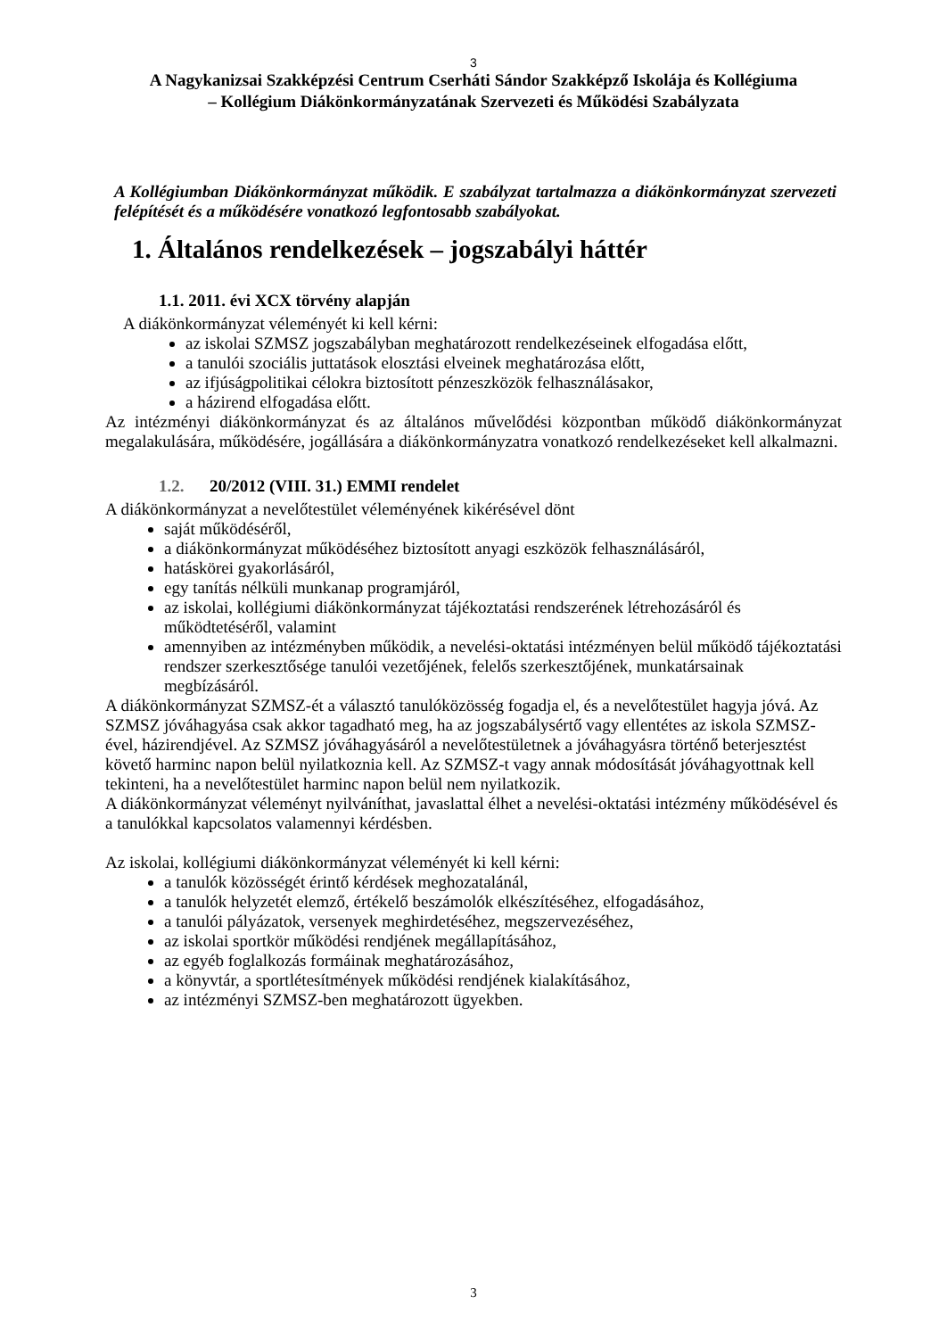3
A Nagykanizsai Szakképzési Centrum Cserháti Sándor Szakképző Iskolája és Kollégiuma
– Kollégium Diákönkormányzatának Szervezeti és Működési Szabályzata
A Kollégiumban Diákönkormányzat működik. E szabályzat tartalmazza a diákönkormányzat szervezeti felépítését és a működésére vonatkozó legfontosabb szabályokat.
1. Általános rendelkezések – jogszabályi háttér
1.1. 2011. évi XCX törvény alapján
A diákönkormányzat véleményét ki kell kérni:
az iskolai SZMSZ jogszabályban meghatározott rendelkezéseinek elfogadása előtt,
a tanulói szociális juttatások elosztási elveinek meghatározása előtt,
az ifjúságpolitikai célokra biztosított pénzeszközök felhasználásakor,
a házirend elfogadása előtt.
Az intézményi diákönkormányzat és az általános művelődési központban működő diákönkormányzat megalakulására, működésére, jogállására a diákönkormányzatra vonatkozó rendelkezéseket kell alkalmazni.
1.2. 20/2012 (VIII. 31.) EMMI rendelet
A diákönkormányzat a nevelőtestület véleményének kikérésével dönt
saját működéséről,
a diákönkormányzat működéséhez biztosított anyagi eszközök felhasználásáról,
hatáskörei gyakorlásáról,
egy tanítás nélküli munkanap programjáról,
az iskolai, kollégiumi diákönkormányzat tájékoztatási rendszerének létrehozásáról és működtetéséről, valamint
amennyiben az intézményben működik, a nevelési-oktatási intézményen belül működő tájékoztatási rendszer szerkesztősége tanulói vezetőjének, felelős szerkesztőjének, munkatársainak megbízásáról.
A diákönkormányzat SZMSZ-ét a választó tanulóközösség fogadja el, és a nevelőtestület hagyja jóvá. Az SZMSZ jóváhagyása csak akkor tagadható meg, ha az jogszabálysértő vagy ellentétes az iskola SZMSZ-ével, házirendjével. Az SZMSZ jóváhagyásáról a nevelőtestületnek a jóváhagyásra történő beterjesztést követő harminc napon belül nyilatkoznia kell. Az SZMSZ-t vagy annak módosítását jóváhagyottnak kell tekinteni, ha a nevelőtestület harminc napon belül nem nyilatkozik.
A diákönkormányzat véleményt nyilváníthat, javaslattal élhet a nevelési-oktatási intézmény működésével és a tanulókkal kapcsolatos valamennyi kérdésben.
Az iskolai, kollégiumi diákönkormányzat véleményét ki kell kérni:
a tanulók közösségét érintő kérdések meghozatalánál,
a tanulók helyzetét elemző, értékelő beszámolók elkészítéséhez, elfogadásához,
a tanulói pályázatok, versenyek meghirdetéséhez, megszervezéséhez,
az iskolai sportkör működési rendjének megállapításához,
az egyéb foglalkozás formáinak meghatározásához,
a könyvtár, a sportlétesítmények működési rendjének kialakításához,
az intézményi SZMSZ-ben meghatározott ügyekben.
3